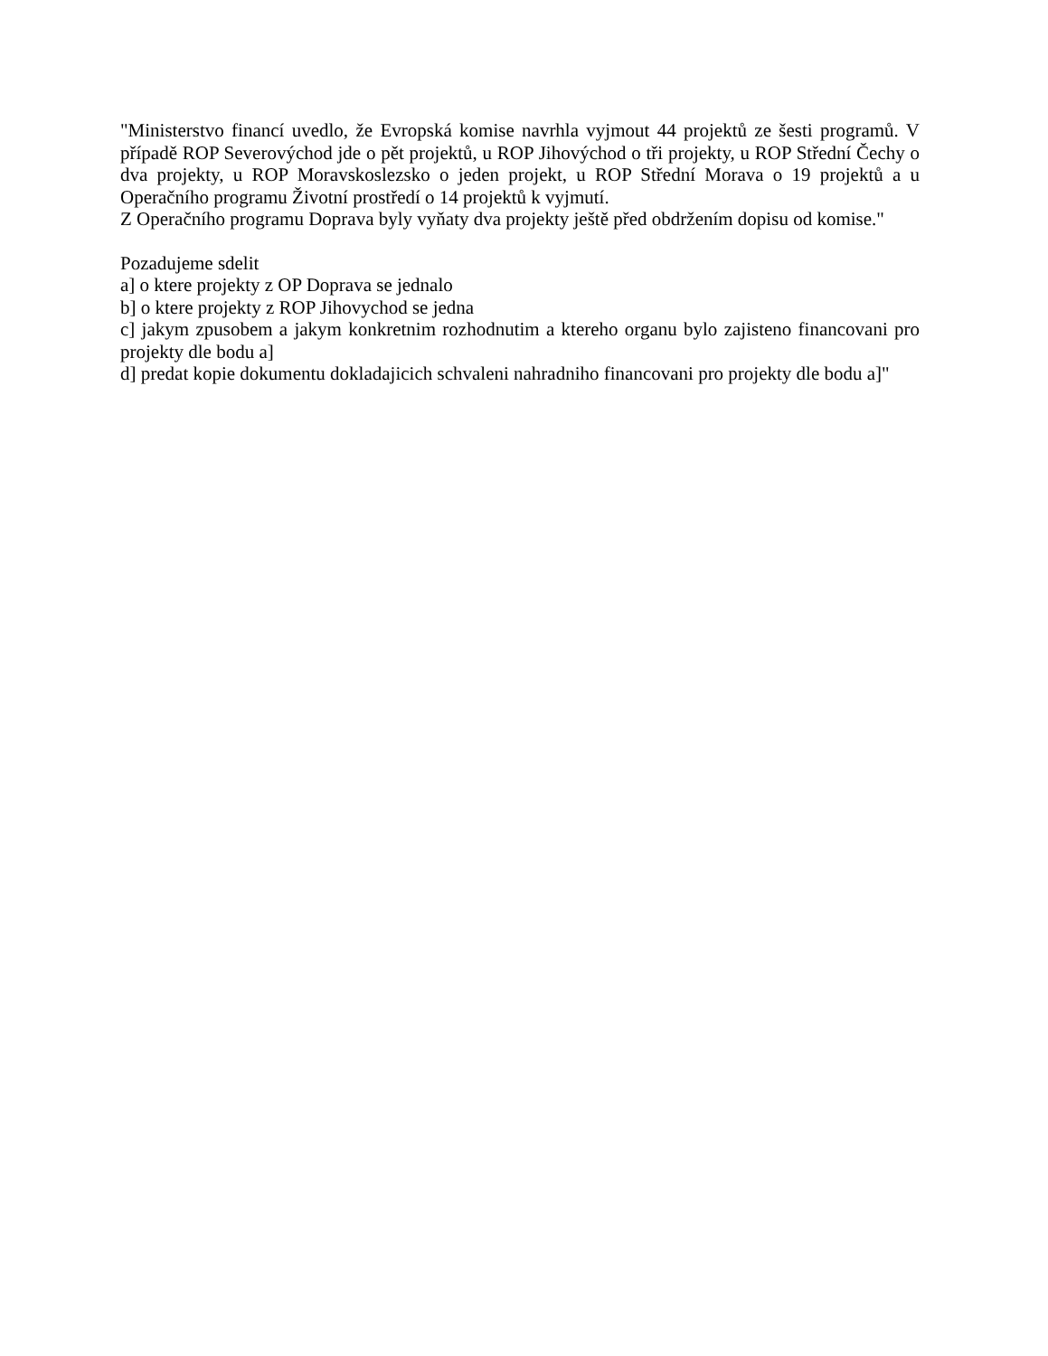"Ministerstvo financí uvedlo, že Evropská komise navrhla vyjmout 44 projektů ze šesti programů. V případě ROP Severovýchod jde o pět projektů, u ROP Jihovýchod o tři projekty, u ROP Střední Čechy o dva projekty, u ROP Moravskoslezsko o jeden projekt, u ROP Střední Morava o 19 projektů a u Operačního programu Životní prostředí o 14 projektů k vyjmutí.
Z Operačního programu Doprava byly vyňaty dva projekty ještě před obdržením dopisu od komise."
Pozadujeme sdelit
a] o ktere projekty z OP Doprava se jednalo
b] o ktere projekty z ROP Jihovychod se jedna
c] jakym zpusobem a jakym konkretnim rozhodnutim a ktereho organu bylo zajisteno financovani pro projekty dle bodu a]
d] predat kopie dokumentu dokladajicich schvaleni nahradniho financovani pro projekty dle bodu a]"